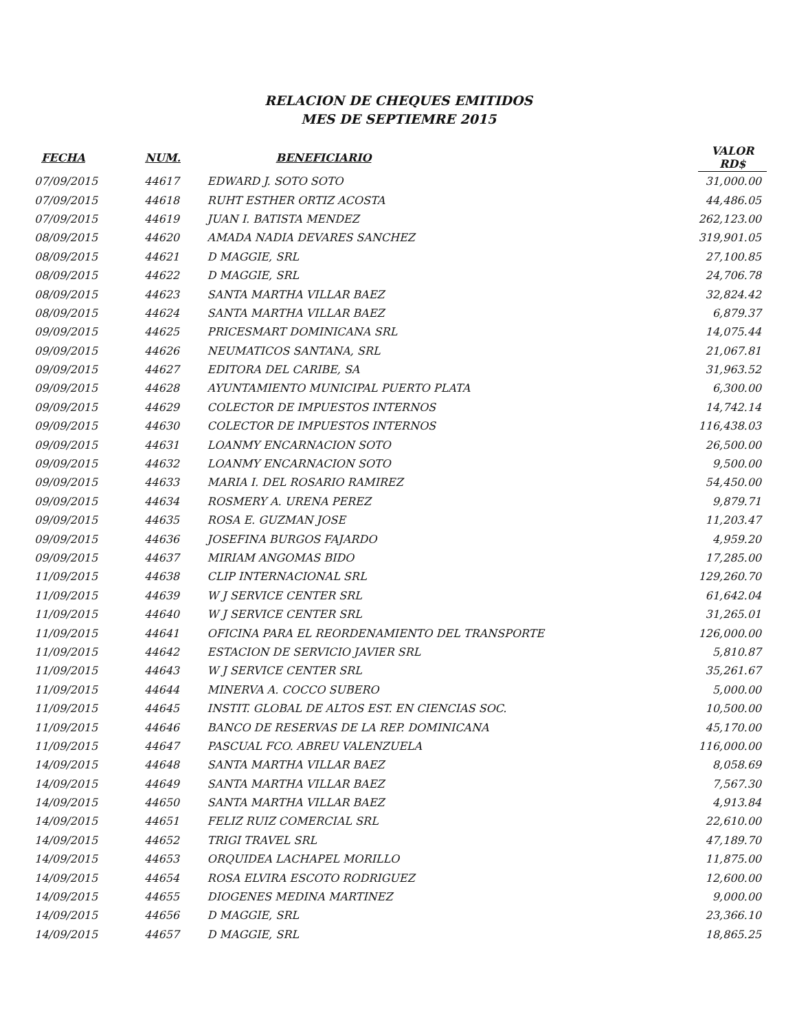RELACION DE CHEQUES EMITIDOS
MES DE SEPTIEMRE 2015
| FECHA | NUM. | BENEFICIARIO | VALOR RD$ |
| --- | --- | --- | --- |
| 07/09/2015 | 44617 | EDWARD J. SOTO SOTO | 31,000.00 |
| 07/09/2015 | 44618 | RUHT ESTHER ORTIZ ACOSTA | 44,486.05 |
| 07/09/2015 | 44619 | JUAN I. BATISTA MENDEZ | 262,123.00 |
| 08/09/2015 | 44620 | AMADA NADIA DEVARES SANCHEZ | 319,901.05 |
| 08/09/2015 | 44621 | D MAGGIE, SRL | 27,100.85 |
| 08/09/2015 | 44622 | D MAGGIE, SRL | 24,706.78 |
| 08/09/2015 | 44623 | SANTA MARTHA VILLAR BAEZ | 32,824.42 |
| 08/09/2015 | 44624 | SANTA MARTHA VILLAR BAEZ | 6,879.37 |
| 09/09/2015 | 44625 | PRICESMART DOMINICANA SRL | 14,075.44 |
| 09/09/2015 | 44626 | NEUMATICOS SANTANA, SRL | 21,067.81 |
| 09/09/2015 | 44627 | EDITORA DEL CARIBE, SA | 31,963.52 |
| 09/09/2015 | 44628 | AYUNTAMIENTO MUNICIPAL PUERTO PLATA | 6,300.00 |
| 09/09/2015 | 44629 | COLECTOR DE IMPUESTOS INTERNOS | 14,742.14 |
| 09/09/2015 | 44630 | COLECTOR DE IMPUESTOS INTERNOS | 116,438.03 |
| 09/09/2015 | 44631 | LOANMY ENCARNACION SOTO | 26,500.00 |
| 09/09/2015 | 44632 | LOANMY ENCARNACION SOTO | 9,500.00 |
| 09/09/2015 | 44633 | MARIA I. DEL ROSARIO RAMIREZ | 54,450.00 |
| 09/09/2015 | 44634 | ROSMERY A. URENA PEREZ | 9,879.71 |
| 09/09/2015 | 44635 | ROSA E. GUZMAN JOSE | 11,203.47 |
| 09/09/2015 | 44636 | JOSEFINA BURGOS FAJARDO | 4,959.20 |
| 09/09/2015 | 44637 | MIRIAM ANGOMAS BIDO | 17,285.00 |
| 11/09/2015 | 44638 | CLIP INTERNACIONAL SRL | 129,260.70 |
| 11/09/2015 | 44639 | W J SERVICE CENTER SRL | 61,642.04 |
| 11/09/2015 | 44640 | W J SERVICE CENTER SRL | 31,265.01 |
| 11/09/2015 | 44641 | OFICINA PARA EL REORDENAMIENTO DEL TRANSPORTE | 126,000.00 |
| 11/09/2015 | 44642 | ESTACION DE SERVICIO JAVIER SRL | 5,810.87 |
| 11/09/2015 | 44643 | W J SERVICE CENTER SRL | 35,261.67 |
| 11/09/2015 | 44644 | MINERVA A. COCCO SUBERO | 5,000.00 |
| 11/09/2015 | 44645 | INSTIT. GLOBAL DE ALTOS EST. EN CIENCIAS SOC. | 10,500.00 |
| 11/09/2015 | 44646 | BANCO DE RESERVAS DE LA REP. DOMINICANA | 45,170.00 |
| 11/09/2015 | 44647 | PASCUAL FCO. ABREU VALENZUELA | 116,000.00 |
| 14/09/2015 | 44648 | SANTA MARTHA VILLAR BAEZ | 8,058.69 |
| 14/09/2015 | 44649 | SANTA MARTHA VILLAR BAEZ | 7,567.30 |
| 14/09/2015 | 44650 | SANTA MARTHA VILLAR BAEZ | 4,913.84 |
| 14/09/2015 | 44651 | FELIZ RUIZ COMERCIAL SRL | 22,610.00 |
| 14/09/2015 | 44652 | TRIGI TRAVEL SRL | 47,189.70 |
| 14/09/2015 | 44653 | ORQUIDEA LACHAPEL MORILLO | 11,875.00 |
| 14/09/2015 | 44654 | ROSA ELVIRA ESCOTO RODRIGUEZ | 12,600.00 |
| 14/09/2015 | 44655 | DIOGENES MEDINA MARTINEZ | 9,000.00 |
| 14/09/2015 | 44656 | D MAGGIE, SRL | 23,366.10 |
| 14/09/2015 | 44657 | D MAGGIE, SRL | 18,865.25 |